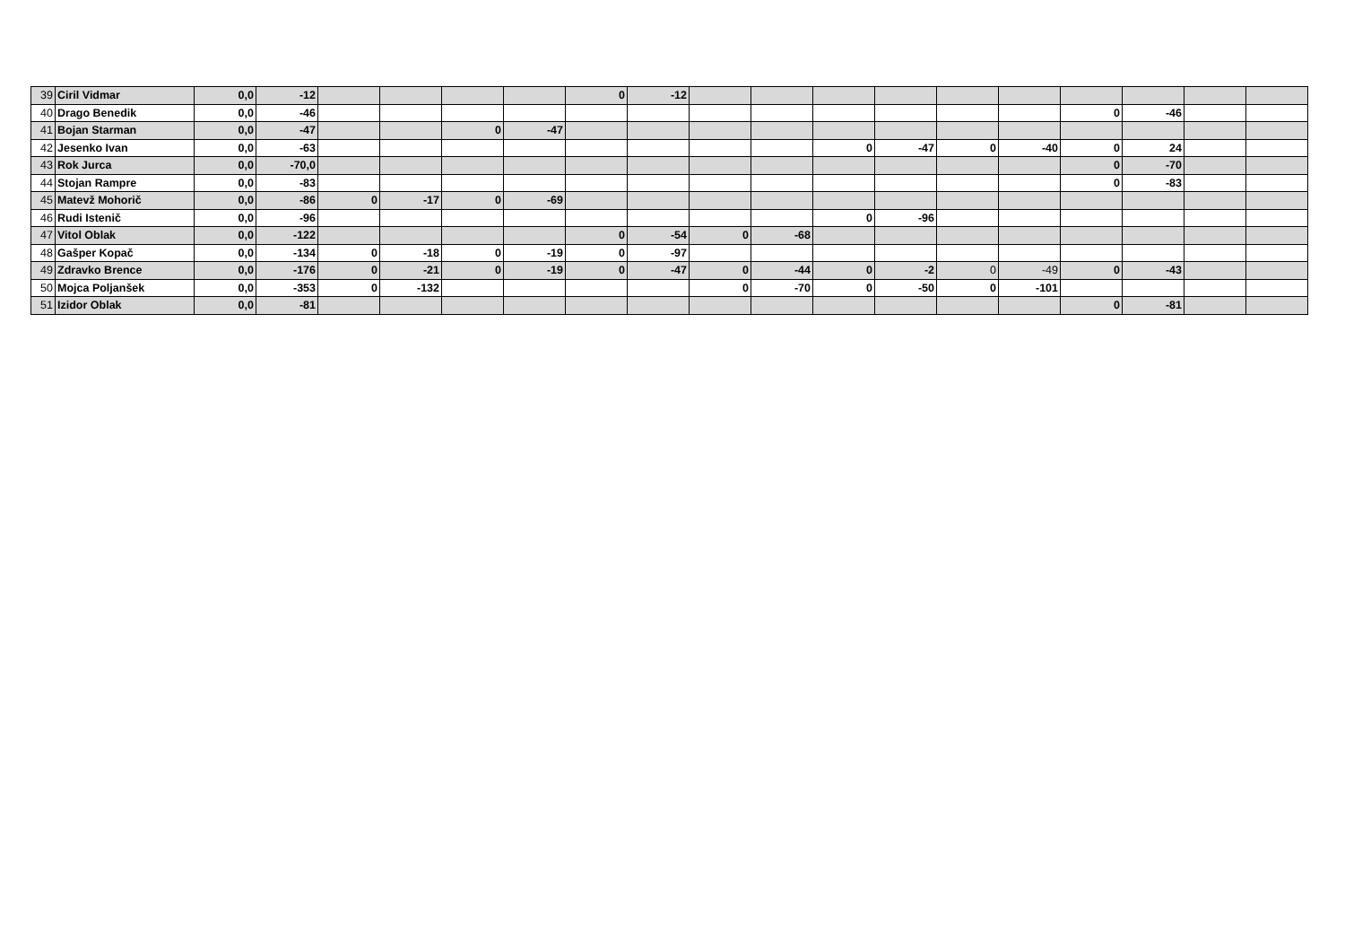| 39 | Ciril Vidmar | 0,0 | -12 | | | | | 0 | -12 | | | | | | | | | | |
| 40 | Drago Benedik | 0,0 | -46 | | | | | | | | | | | | | 0 | -46 | | |
| 41 | Bojan Starman | 0,0 | -47 | | | 0 | -47 | | | | | | | | | | | | |
| 42 | Jesenko Ivan | 0,0 | -63 | | | | | | | | | 0 | -47 | 0 | -40 | 0 | 24 | | |
| 43 | Rok Jurca | 0,0 | -70,0 | | | | | | | | | | | | | 0 | -70 | | |
| 44 | Stojan Rampre | 0,0 | -83 | | | | | | | | | | | | | 0 | -83 | | |
| 45 | Matevž Mohorič | 0,0 | -86 | 0 | -17 | 0 | -69 | | | | | | | | | | | | |
| 46 | Rudi Istenič | 0,0 | -96 | | | | | | | | | 0 | -96 | | | | | | |
| 47 | Vitol Oblak | 0,0 | -122 | | | | | 0 | -54 | 0 | -68 | | | | | | | | |
| 48 | Gašper Kopač | 0,0 | -134 | 0 | -18 | 0 | -19 | 0 | -97 | | | | | | | | | | |
| 49 | Zdravko Brence | 0,0 | -176 | 0 | -21 | 0 | -19 | 0 | -47 | 0 | -44 | 0 | -2 | 0 | -49 | 0 | -43 | | |
| 50 | Mojca Poljanšek | 0,0 | -353 | 0 | -132 | | | | | 0 | -70 | 0 | -50 | 0 | -101 | | | | |
| 51 | Izidor Oblak | 0,0 | -81 | | | | | | | | | | | | | 0 | -81 | | |